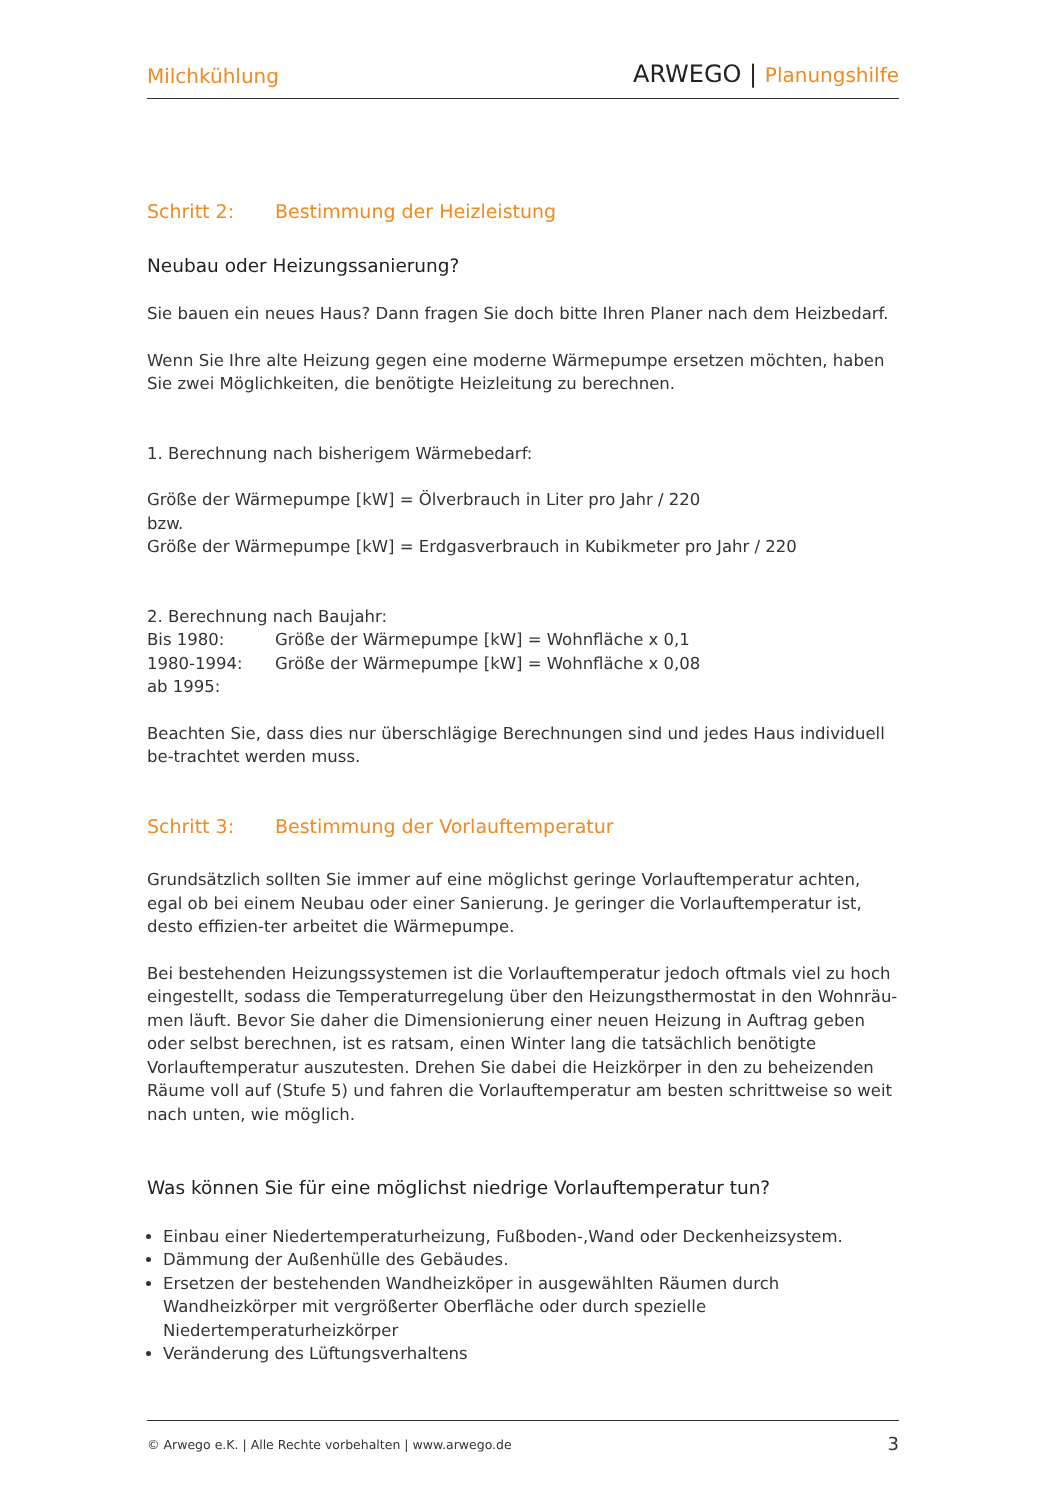Milchkühlung
ARWEGO | Planungshilfe
Schritt 2: Bestimmung der Heizleistung
Neubau oder Heizungssanierung?
Sie bauen ein neues Haus? Dann fragen Sie doch bitte Ihren Planer nach dem Heizbedarf.
Wenn Sie Ihre alte Heizung gegen eine moderne Wärmepumpe ersetzen möchten, haben Sie zwei Möglichkeiten, die benötigte Heizleitung zu berechnen.
1. Berechnung nach bisherigem Wärmebedarf:
Größe der Wärmepumpe [kW] = Ölverbrauch in Liter pro Jahr / 220
bzw.
Größe der Wärmepumpe [kW] = Erdgasverbrauch in Kubikmeter pro Jahr / 220
2. Berechnung nach Baujahr:
Bis 1980: Größe der Wärmepumpe [kW] = Wohnfläche x 0,1
1980-1994: Größe der Wärmepumpe [kW] = Wohnfläche x 0,08
ab 1995:
Beachten Sie, dass dies nur überschlägige Berechnungen sind und jedes Haus individuell be-trachtet werden muss.
Schritt 3: Bestimmung der Vorlauftemperatur
Grundsätzlich sollten Sie immer auf eine möglichst geringe Vorlauftemperatur achten, egal ob bei einem Neubau oder einer Sanierung. Je geringer die Vorlauftemperatur ist, desto effizien-ter arbeitet die Wärmepumpe.
Bei bestehenden Heizungssystemen ist die Vorlauftemperatur jedoch oftmals viel zu hoch eingestellt, sodass die Temperaturregelung über den Heizungsthermostat in den Wohnräu-men läuft. Bevor Sie daher die Dimensionierung einer neuen Heizung in Auftrag geben oder selbst berechnen, ist es ratsam, einen Winter lang die tatsächlich benötigte Vorlauftemperatur auszutesten. Drehen Sie dabei die Heizkörper in den zu beheizenden Räume voll auf (Stufe 5) und fahren die Vorlauftemperatur am besten schrittweise so weit nach unten, wie möglich.
Was können Sie für eine möglichst niedrige Vorlauftemperatur tun?
Einbau einer Niedertemperaturheizung, Fußboden-,Wand oder Deckenheizsystem.
Dämmung der Außenhülle des Gebäudes.
Ersetzen der bestehenden Wandheizköper in ausgewählten Räumen durch Wandheizkörper mit vergrößerter Oberfläche oder durch spezielle Niedertemperaturheizkörper
Veränderung des Lüftungsverhaltens
© Arwego e.K. | Alle Rechte vorbehalten | www.arwego.de
3